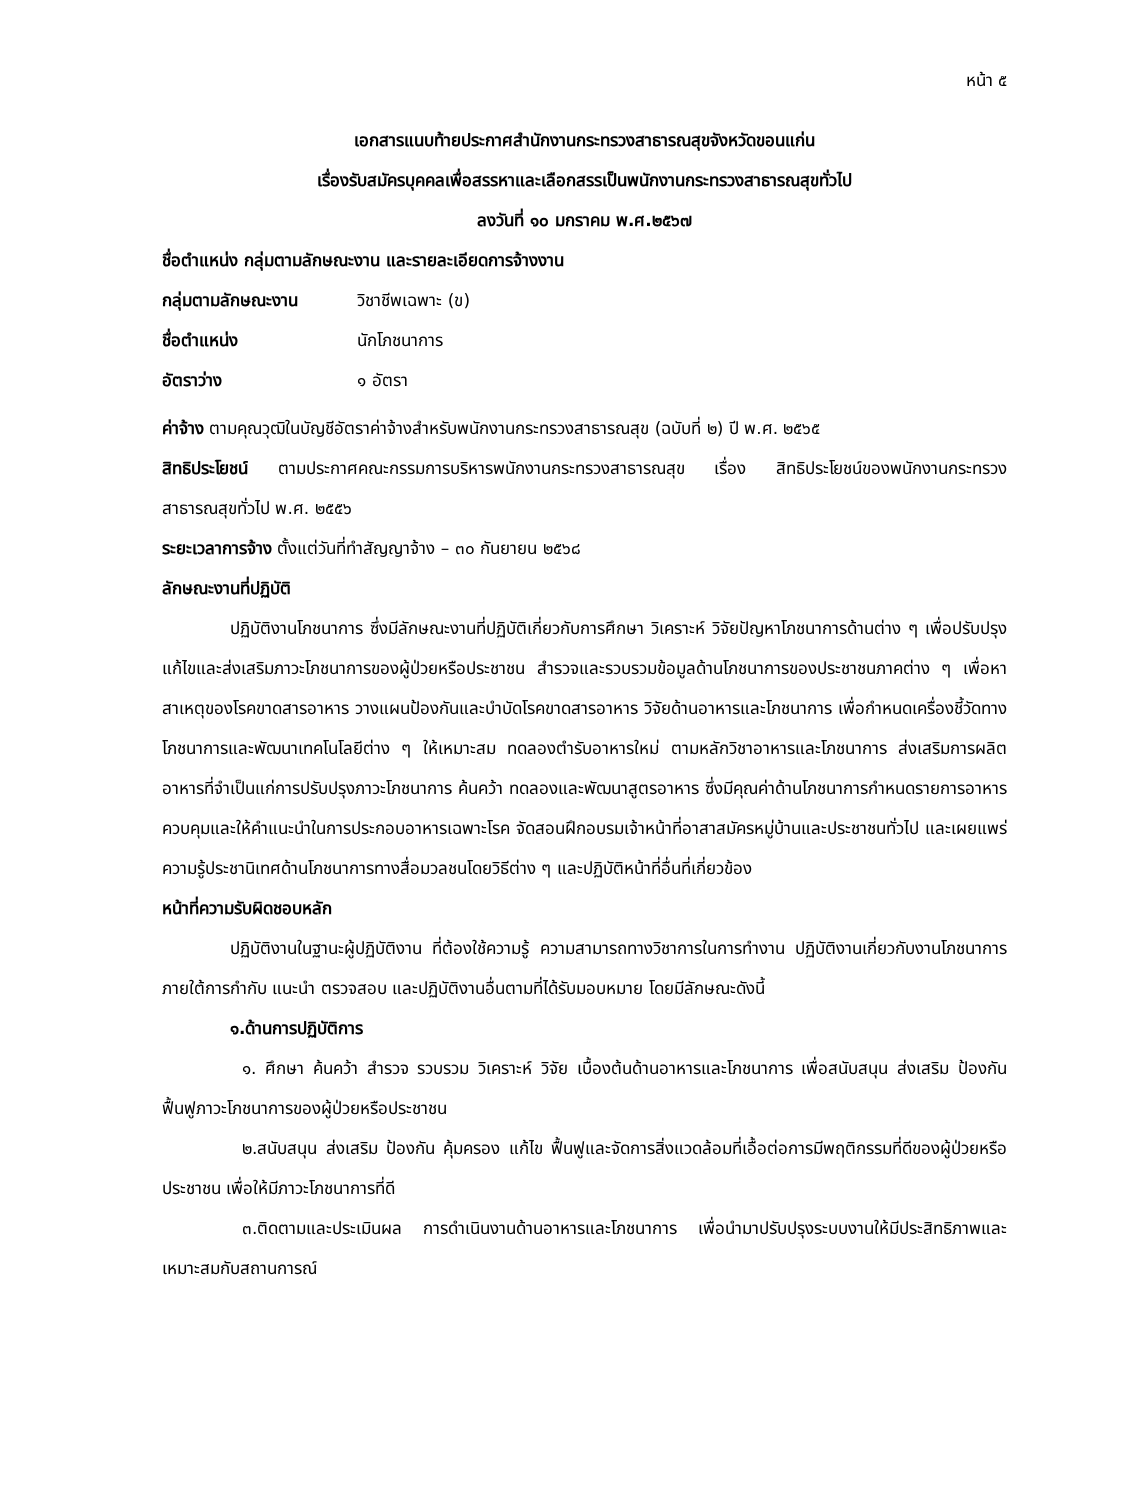หน้า ๕
เอกสารแนบท้ายประกาศสำนักงานกระทรวงสาธารณสุขจังหวัดขอนแก่น
เรื่องรับสมัครบุคคลเพื่อสรรหาและเลือกสรรเป็นพนักงานกระทรวงสาธารณสุขทั่วไป
ลงวันที่ ๑๐ มกราคม พ.ศ.๒๕๖๗
ชื่อตำแหน่ง กลุ่มตามลักษณะงาน และรายละเอียดการจ้างงาน
กลุ่มตามลักษณะงาน วิชาชีพเฉพาะ (ข)
ชื่อตำแหน่ง นักโภชนาการ
อัตราว่าง ๑ อัตรา
ค่าจ้าง ตามคุณวุฒิในบัญชีอัตราค่าจ้างสำหรับพนักงานกระทรวงสาธารณสุข (ฉบับที่ ๒) ปี พ.ศ. ๒๕๖๕
สิทธิประโยชน์ ตามประกาศคณะกรรมการบริหารพนักงานกระทรวงสาธารณสุข เรื่อง สิทธิประโยชน์ของพนักงานกระทรวงสาธารณสุขทั่วไป พ.ศ. ๒๕๕๖
ระยะเวลาการจ้าง ตั้งแต่วันที่ทำสัญญาจ้าง – ๓๐ กันยายน ๒๕๖๘
ลักษณะงานที่ปฏิบัติ
ปฏิบัติงานโภชนาการ ซึ่งมีลักษณะงานที่ปฏิบัติเกี่ยวกับการศึกษา วิเคราะห์ วิจัยปัญหาโภชนาการด้านต่าง ๆ เพื่อปรับปรุงแก้ไขและส่งเสริมภาวะโภชนาการของผู้ป่วยหรือประชาชน สำรวจและรวบรวมข้อมูลด้านโภชนาการของประชาชนภาคต่าง ๆ เพื่อหาสาเหตุของโรคขาดสารอาหาร วางแผนป้องกันและบำบัดโรคขาดสารอาหาร วิจัยด้านอาหารและโภชนาการ เพื่อกำหนดเครื่องชี้วัดทางโภชนาการและพัฒนาเทคโนโลยีต่าง ๆ ให้เหมาะสม ทดลองตำรับอาหารใหม่ ตามหลักวิชาอาหารและโภชนาการ ส่งเสริมการผลิตอาหารที่จำเป็นแก่การปรับปรุงภาวะโภชนาการ ค้นคว้า ทดลองและพัฒนาสูตรอาหาร ซึ่งมีคุณค่าด้านโภชนาการกำหนดรายการอาหารควบคุมและให้คำแนะนำในการประกอบอาหารเฉพาะโรค จัดสอนฝึกอบรมเจ้าหน้าที่อาสาสมัครหมู่บ้านและประชาชนทั่วไป และเผยแพร่ความรู้ประชานิเทศด้านโภชนาการทางสื่อมวลชนโดยวิธีต่าง ๆ และปฏิบัติหน้าที่อื่นที่เกี่ยวข้อง
หน้าที่ความรับผิดชอบหลัก
ปฏิบัติงานในฐานะผู้ปฏิบัติงาน ที่ต้องใช้ความรู้ ความสามารถทางวิชาการในการทำงาน ปฏิบัติงานเกี่ยวกับงานโภชนาการ ภายใต้การกำกับ แนะนำ ตรวจสอบ และปฏิบัติงานอื่นตามที่ได้รับมอบหมาย โดยมีลักษณะดังนี้
๑.ด้านการปฏิบัติการ
๑. ศึกษา ค้นคว้า สำรวจ รวบรวม วิเคราะห์ วิจัย เบื้องต้นด้านอาหารและโภชนาการ เพื่อสนับสนุน ส่งเสริม ป้องกัน ฟื้นฟูภาวะโภชนาการของผู้ป่วยหรือประชาชน
๒.สนับสนุน ส่งเสริม ป้องกัน คุ้มครอง แก้ไข ฟื้นฟูและจัดการสิ่งแวดล้อมที่เอื้อต่อการมีพฤติกรรมที่ดีของผู้ป่วยหรือประชาชน เพื่อให้มีภาวะโภชนาการที่ดี
๓.ติดตามและประเมินผล การดำเนินงานด้านอาหารและโภชนาการ เพื่อนำมาปรับปรุงระบบงานให้มีประสิทธิภาพและเหมาะสมกับสถานการณ์